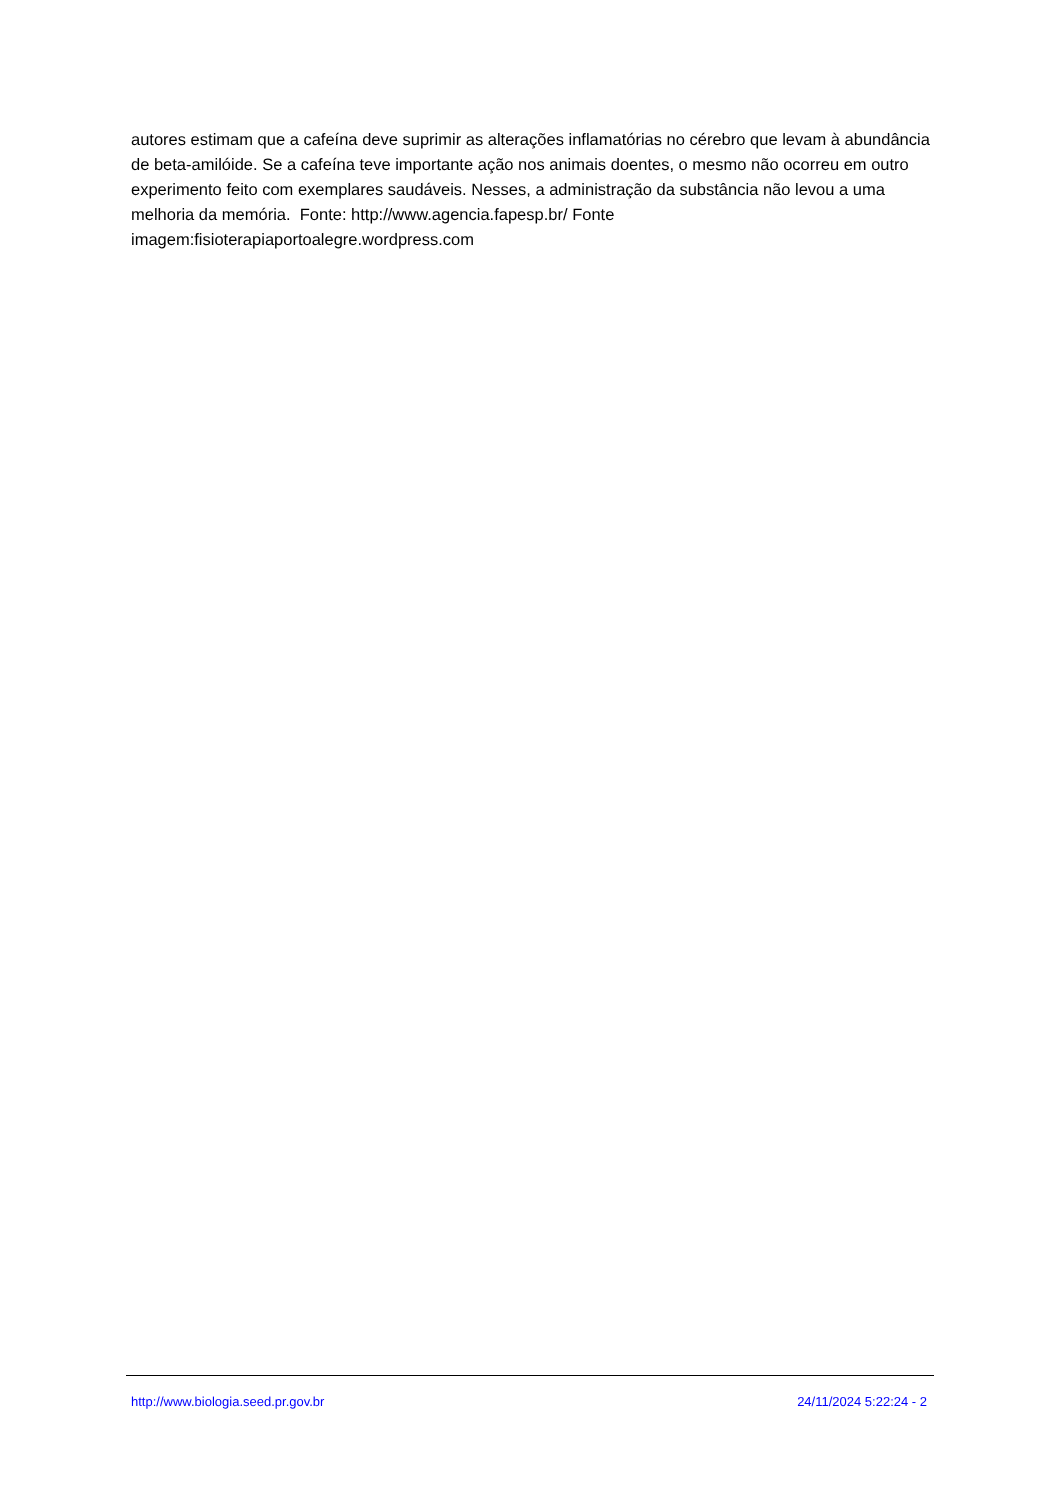autores estimam que a cafeína deve suprimir as alterações inflamatórias no cérebro que levam à abundância de beta-amilóide. Se a cafeína teve importante ação nos animais doentes, o mesmo não ocorreu em outro experimento feito com exemplares saudáveis. Nesses, a administração da substância não levou a uma melhoria da memória. Fonte: http://www.agencia.fapesp.br/ Fonte imagem:fisioterapiaportoalegre.wordpress.com
http://www.biologia.seed.pr.gov.br 24/11/2024 5:22:24 - 2